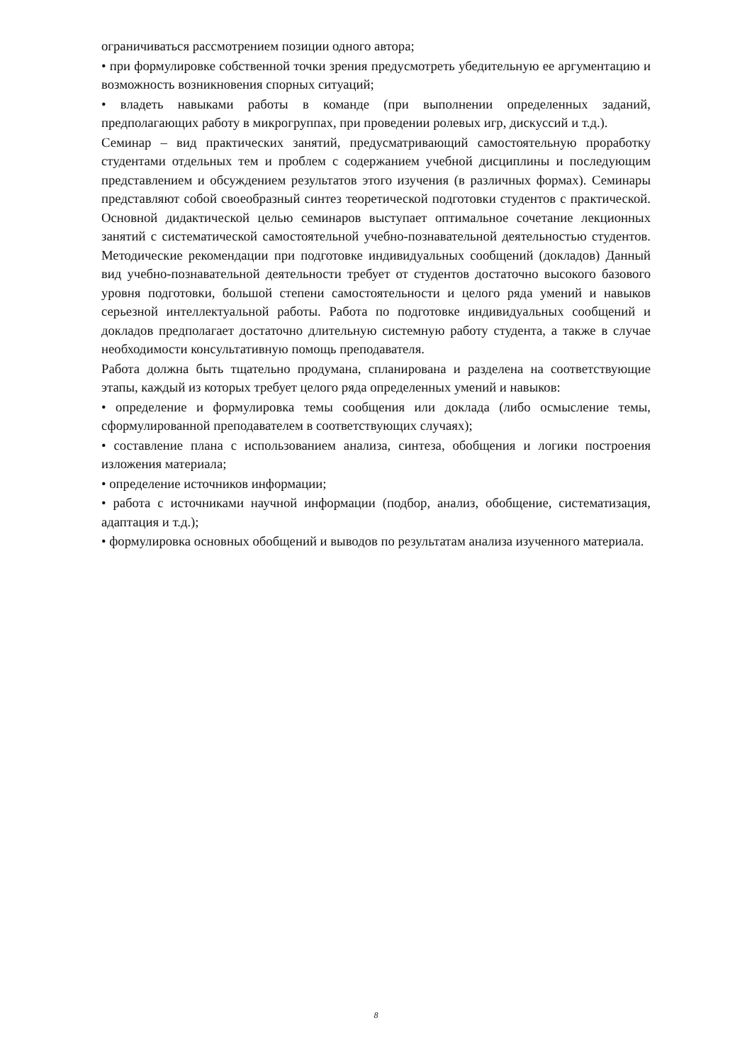ограничиваться рассмотрением позиции одного автора;
• при формулировке собственной точки зрения предусмотреть убедительную ее аргументацию и возможность возникновения спорных ситуаций;
• владеть навыками работы в команде (при выполнении определенных заданий, предполагающих работу в микрогруппах, при проведении ролевых игр, дискуссий и т.д.).
Семинар – вид практических занятий, предусматривающий самостоятельную проработку студентами отдельных тем и проблем с содержанием учебной дисциплины и последующим представлением и обсуждением результатов этого изучения (в различных формах). Семинары представляют собой своеобразный синтез теоретической подготовки студентов с практической. Основной дидактической целью семинаров выступает оптимальное сочетание лекционных занятий с систематической самостоятельной учебно-познавательной деятельностью студентов. Методические рекомендации при подготовке индивидуальных сообщений (докладов) Данный вид учебно-познавательной деятельности требует от студентов достаточно высокого базового уровня подготовки, большой степени самостоятельности и целого ряда умений и навыков серьезной интеллектуальной работы. Работа по подготовке индивидуальных сообщений и докладов предполагает достаточно длительную системную работу студента, а также в случае необходимости консультативную помощь преподавателя.
Работа должна быть тщательно продумана, спланирована и разделена на соответствующие этапы, каждый из которых требует целого ряда определенных умений и навыков:
• определение и формулировка темы сообщения или доклада (либо осмысление темы, сформулированной преподавателем в соответствующих случаях);
• составление плана с использованием анализа, синтеза, обобщения и логики построения изложения материала;
• определение источников информации;
• работа с источниками научной информации (подбор, анализ, обобщение, систематизация, адаптация и т.д.);
• формулировка основных обобщений и выводов по результатам анализа изученного материала.
8